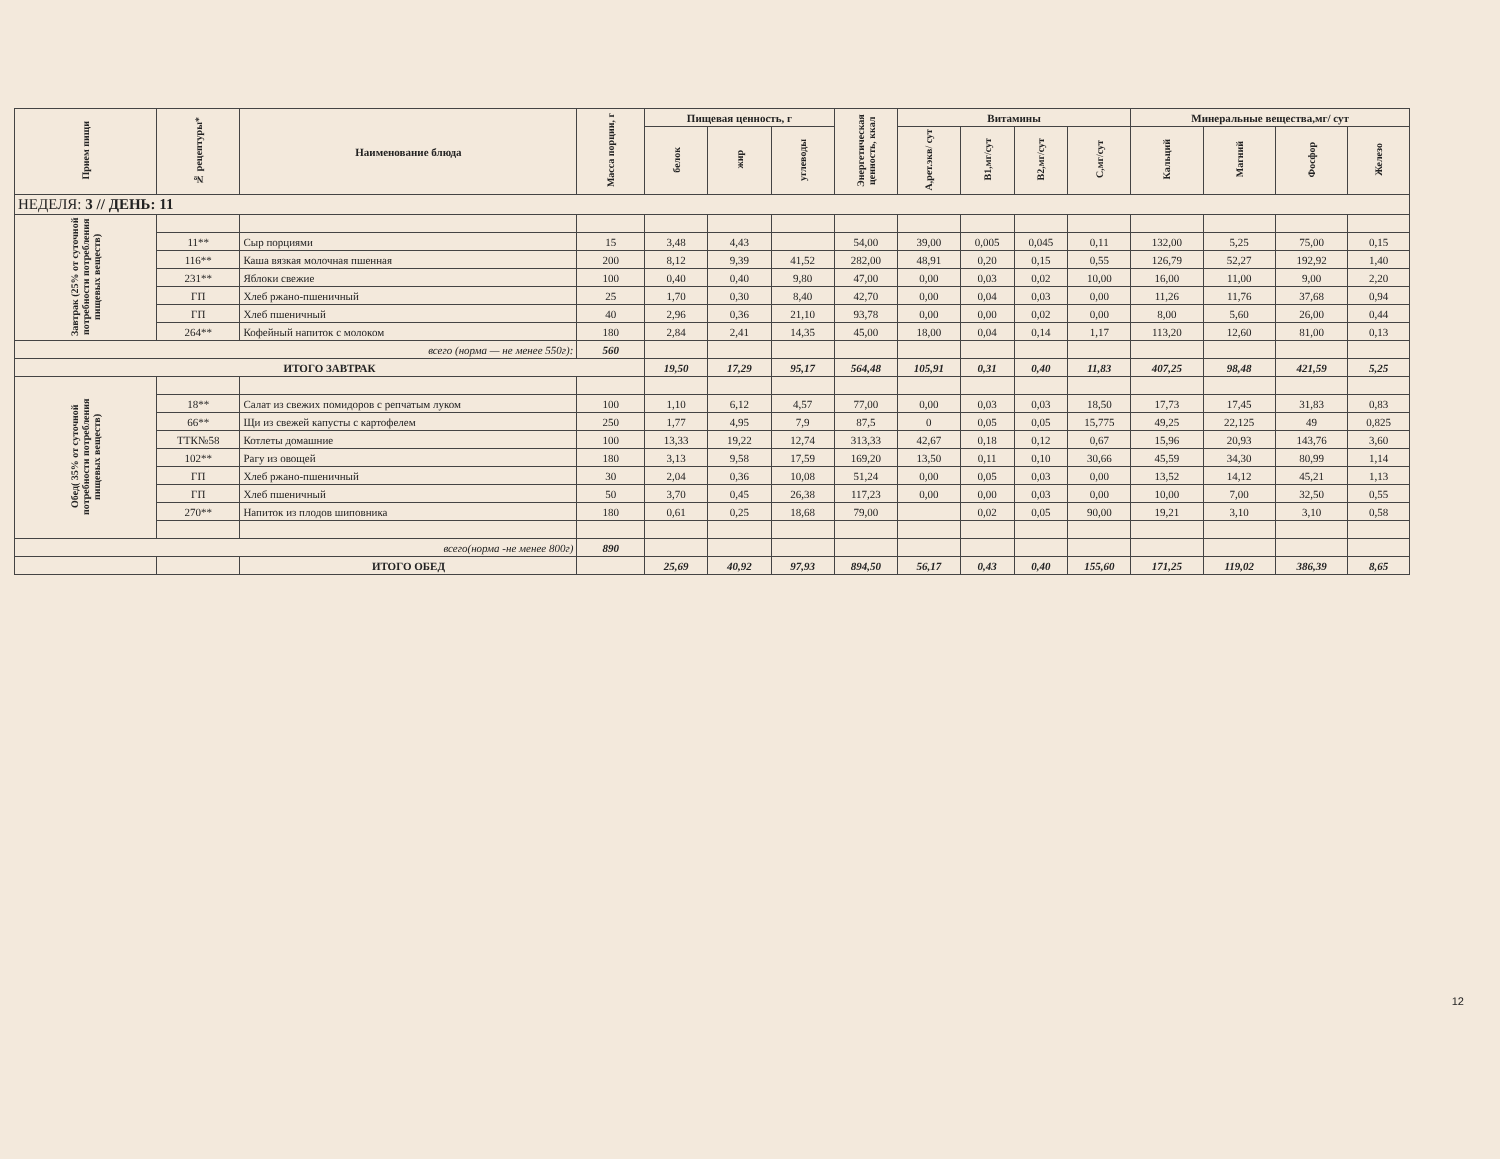| Прием пищи | № рецептуры* | Наименование блюда | Масса порции, г | Пищевая ценность, г | | | Энергетическая ценность, ккал | Витамины | | | | Минеральные вещества,мг/ сут | | | |
| --- | --- | --- | --- | --- | --- | --- | --- | --- | --- | --- | --- | --- | --- | --- | --- |
| | | | | белок | жир | углеводы | | А,рет.экв/ сут | В1,мг/сут | В2,мг/сут | С,мг/сут | Кальций | Магний | Фосфор | Железо |
| НЕДЕЛЯ: 3 // ДЕНЬ: 11 | | | | | | | | | | | | | | | |
| Завтрак (25% от суточной потребности потребления пищевых веществ) | | | | | | | | | | | | | | | |
| | 11** | Сыр порциями | 15 | 3,48 | 4,43 | | 54,00 | 39,00 | 0,005 | 0,045 | 0,11 | 132,00 | 5,25 | 75,00 | 0,15 |
| | 116** | Каша вязкая молочная пшенная | 200 | 8,12 | 9,39 | 41,52 | 282,00 | 48,91 | 0,20 | 0,15 | 0,55 | 126,79 | 52,27 | 192,92 | 1,40 |
| | 231** | Яблоки свежие | 100 | 0,40 | 0,40 | 9,80 | 47,00 | 0,00 | 0,03 | 0,02 | 10,00 | 16,00 | 11,00 | 9,00 | 2,20 |
| | ГП | Хлеб ржано-пшеничный | 25 | 1,70 | 0,30 | 8,40 | 42,70 | 0,00 | 0,04 | 0,03 | 0,00 | 11,26 | 11,76 | 37,68 | 0,94 |
| | ГП | Хлеб пшеничный | 40 | 2,96 | 0,36 | 21,10 | 93,78 | 0,00 | 0,00 | 0,02 | 0,00 | 8,00 | 5,60 | 26,00 | 0,44 |
| | 264** | Кофейный напиток с молоком | 180 | 2,84 | 2,41 | 14,35 | 45,00 | 18,00 | 0,04 | 0,14 | 1,17 | 113,20 | 12,60 | 81,00 | 0,13 |
| всего (норма — не менее 550г): | | | 560 | | | | | | | | | | | | |
| ИТОГО ЗАВТРАК | | | | 19,50 | 17,29 | 95,17 | 564,48 | 105,91 | 0,31 | 0,40 | 11,83 | 407,25 | 98,48 | 421,59 | 5,25 |
| Обед( 35% от суточной потребности потребления пищевых веществ) | | | | | | | | | | | | | | | |
| | 18** | Салат из свежих помидоров с репчатым луком | 100 | 1,10 | 6,12 | 4,57 | 77,00 | 0,00 | 0,03 | 0,03 | 18,50 | 17,73 | 17,45 | 31,83 | 0,83 |
| | 66** | Щи из свежей капусты с картофелем | 250 | 1,77 | 4,95 | 7,9 | 87,5 | 0 | 0,05 | 0,05 | 15,775 | 49,25 | 22,125 | 49 | 0,825 |
| | ТТК№58 | Котлеты домашние | 100 | 13,33 | 19,22 | 12,74 | 313,33 | 42,67 | 0,18 | 0,12 | 0,67 | 15,96 | 20,93 | 143,76 | 3,60 |
| | 102** | Рагу из овощей | 180 | 3,13 | 9,58 | 17,59 | 169,20 | 13,50 | 0,11 | 0,10 | 30,66 | 45,59 | 34,30 | 80,99 | 1,14 |
| | ГП | Хлеб ржано-пшеничный | 30 | 2,04 | 0,36 | 10,08 | 51,24 | 0,00 | 0,05 | 0,03 | 0,00 | 13,52 | 14,12 | 45,21 | 1,13 |
| | ГП | Хлеб пшеничный | 50 | 3,70 | 0,45 | 26,38 | 117,23 | 0,00 | 0,00 | 0,03 | 0,00 | 10,00 | 7,00 | 32,50 | 0,55 |
| | 270** | Напиток из плодов шиповника | 180 | 0,61 | 0,25 | 18,68 | 79,00 | | 0,02 | 0,05 | 90,00 | 19,21 | 3,10 | 3,10 | 0,58 |
| всего(норма -не менее 800г) | | | 890 | | | | | | | | | | | | |
| | | ИТОГО ОБЕД | | 25,69 | 40,92 | 97,93 | 894,50 | 56,17 | 0,43 | 0,40 | 155,60 | 171,25 | 119,02 | 386,39 | 8,65 |
12